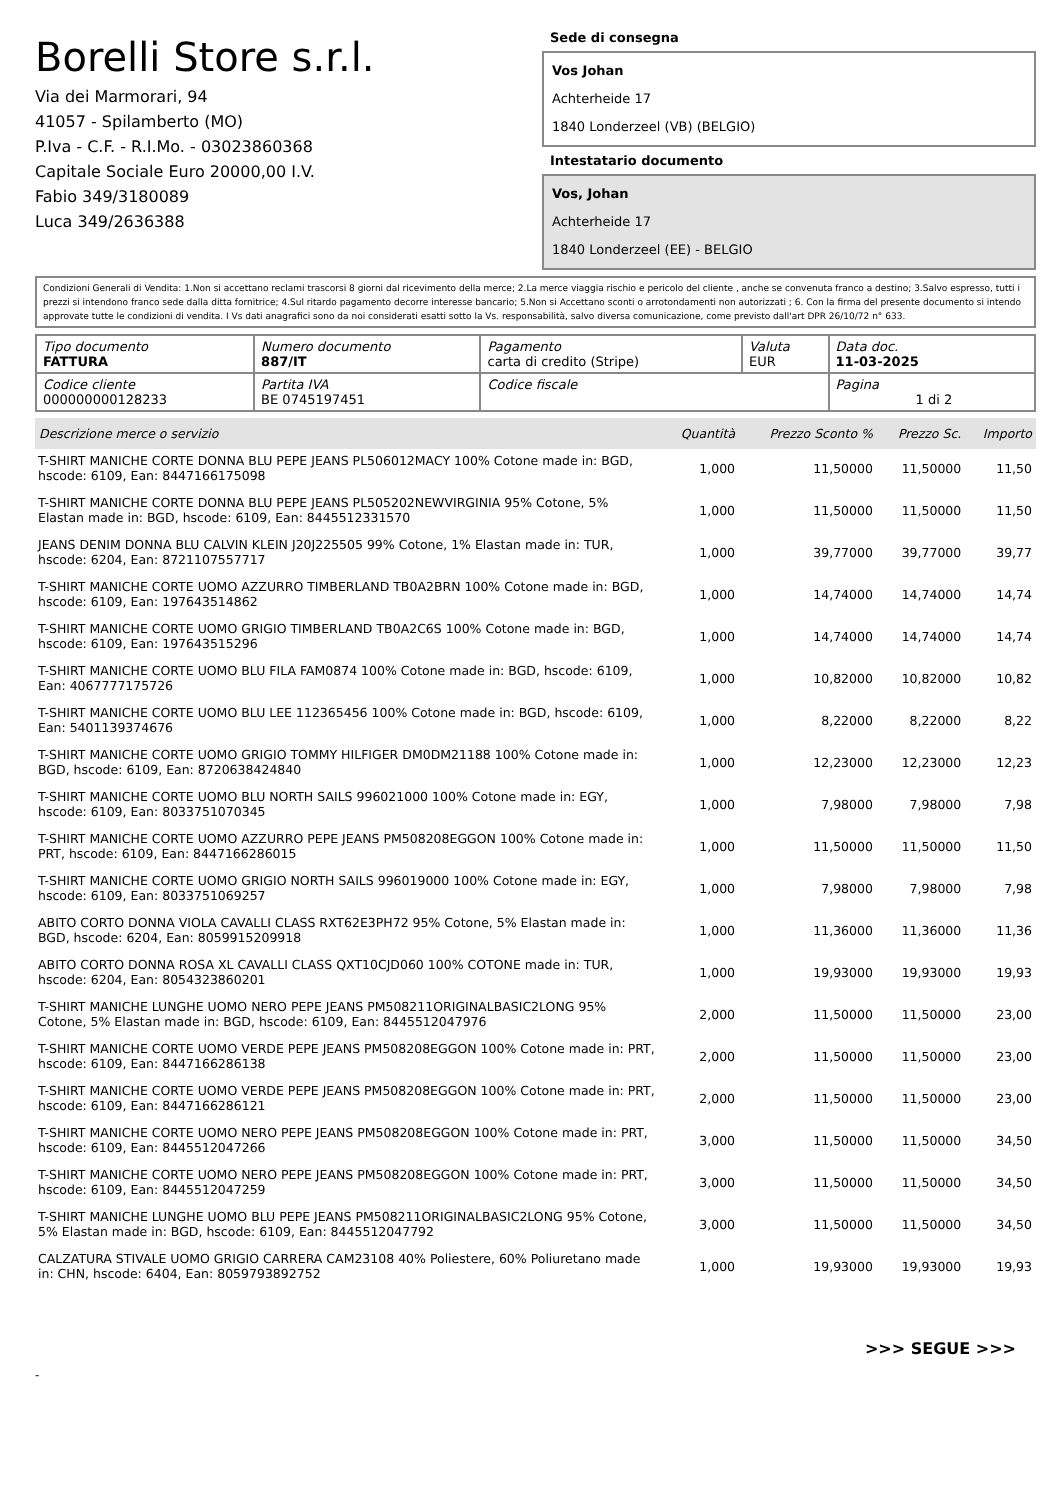Borelli Store s.r.l.
Via dei Marmorari, 94
41057 - Spilamberto (MO)
P.Iva - C.F. - R.I.Mo. - 03023860368
Capitale Sociale Euro 20000,00 I.V.
Fabio 349/3180089
Luca 349/2636388
Sede di consegna
Vos Johan
Achterheide 17
1840 Londerzeel (VB) (BELGIO)
Intestatario documento
Vos, Johan
Achterheide 17
1840 Londerzeel (EE) - BELGIO
Condizioni Generali di Vendita: 1.Non si accettano reclami trascorsi 8 giorni dal ricevimento della merce; 2.La merce viaggia rischio e pericolo del cliente , anche se convenuta franco a destino; 3.Salvo espresso, tutti i prezzi si intendono franco sede dalla ditta fornitrice; 4.Sul ritardo pagamento decorre interesse bancario; 5.Non si Accettano sconti o arrotondamenti non autorizzati ; 6. Con la firma del presente documento si intendo approvate tutte le condizioni di vendita. I Vs dati anagrafici sono da noi considerati esatti sotto la Vs. responsabilità, salvo diversa comunicazione, come previsto dall'art DPR 26/10/72 n° 633.
| Tipo documento FATTURA | Numero documento 887/IT | Pagamento carta di credito (Stripe) | Valuta EUR | Data doc. 11-03-2025 |
| Codice cliente 000000000128233 | Partita IVA BE 0745197451 | Codice fiscale | | Pagina 1 di 2 |
| Descrizione merce o servizio | Quantità | Prezzo Sconto % | Prezzo Sc. | Importo |
| --- | --- | --- | --- | --- |
| T-SHIRT MANICHE CORTE DONNA BLU PEPE JEANS PL506012MACY 100% Cotone made in: BGD, hscode: 6109, Ean: 8447166175098 | 1,000 | 11,50000 | 11,50000 | 11,50 |
| T-SHIRT MANICHE CORTE DONNA BLU PEPE JEANS PL505202NEWVIRGINIA 95% Cotone, 5% Elastan made in: BGD, hscode: 6109, Ean: 8445512331570 | 1,000 | 11,50000 | 11,50000 | 11,50 |
| JEANS DENIM DONNA BLU CALVIN KLEIN J20J225505 99% Cotone, 1% Elastan made in: TUR, hscode: 6204, Ean: 8721107557717 | 1,000 | 39,77000 | 39,77000 | 39,77 |
| T-SHIRT MANICHE CORTE UOMO AZZURRO TIMBERLAND TB0A2BRN 100% Cotone made in: BGD, hscode: 6109, Ean: 197643514862 | 1,000 | 14,74000 | 14,74000 | 14,74 |
| T-SHIRT MANICHE CORTE UOMO GRIGIO TIMBERLAND TB0A2C6S 100% Cotone made in: BGD, hscode: 6109, Ean: 197643515296 | 1,000 | 14,74000 | 14,74000 | 14,74 |
| T-SHIRT MANICHE CORTE UOMO BLU FILA FAM0874 100% Cotone made in: BGD, hscode: 6109, Ean: 4067777175726 | 1,000 | 10,82000 | 10,82000 | 10,82 |
| T-SHIRT MANICHE CORTE UOMO BLU LEE 112365456 100% Cotone made in: BGD, hscode: 6109, Ean: 5401139374676 | 1,000 | 8,22000 | 8,22000 | 8,22 |
| T-SHIRT MANICHE CORTE UOMO GRIGIO TOMMY HILFIGER DM0DM21188 100% Cotone made in: BGD, hscode: 6109, Ean: 8720638424840 | 1,000 | 12,23000 | 12,23000 | 12,23 |
| T-SHIRT MANICHE CORTE UOMO BLU NORTH SAILS 996021000 100% Cotone made in: EGY, hscode: 6109, Ean: 8033751070345 | 1,000 | 7,98000 | 7,98000 | 7,98 |
| T-SHIRT MANICHE CORTE UOMO AZZURRO PEPE JEANS PM508208EGGON 100% Cotone made in: PRT, hscode: 6109, Ean: 8447166286015 | 1,000 | 11,50000 | 11,50000 | 11,50 |
| T-SHIRT MANICHE CORTE UOMO GRIGIO NORTH SAILS 996019000 100% Cotone made in: EGY, hscode: 6109, Ean: 8033751069257 | 1,000 | 7,98000 | 7,98000 | 7,98 |
| ABITO CORTO DONNA VIOLA CAVALLI CLASS RXT62E3PH72 95% Cotone, 5% Elastan made in: BGD, hscode: 6204, Ean: 8059915209918 | 1,000 | 11,36000 | 11,36000 | 11,36 |
| ABITO CORTO DONNA ROSA XL CAVALLI CLASS QXT10CJD060 100% COTONE made in: TUR, hscode: 6204, Ean: 8054323860201 | 1,000 | 19,93000 | 19,93000 | 19,93 |
| T-SHIRT MANICHE LUNGHE UOMO NERO PEPE JEANS PM508211ORIGINALBASIC2LONG 95% Cotone, 5% Elastan made in: BGD, hscode: 6109, Ean: 8445512047976 | 2,000 | 11,50000 | 11,50000 | 23,00 |
| T-SHIRT MANICHE CORTE UOMO VERDE PEPE JEANS PM508208EGGON 100% Cotone made in: PRT, hscode: 6109, Ean: 8447166286138 | 2,000 | 11,50000 | 11,50000 | 23,00 |
| T-SHIRT MANICHE CORTE UOMO VERDE PEPE JEANS PM508208EGGON 100% Cotone made in: PRT, hscode: 6109, Ean: 8447166286121 | 2,000 | 11,50000 | 11,50000 | 23,00 |
| T-SHIRT MANICHE CORTE UOMO NERO PEPE JEANS PM508208EGGON 100% Cotone made in: PRT, hscode: 6109, Ean: 8445512047266 | 3,000 | 11,50000 | 11,50000 | 34,50 |
| T-SHIRT MANICHE CORTE UOMO NERO PEPE JEANS PM508208EGGON 100% Cotone made in: PRT, hscode: 6109, Ean: 8445512047259 | 3,000 | 11,50000 | 11,50000 | 34,50 |
| T-SHIRT MANICHE LUNGHE UOMO BLU PEPE JEANS PM508211ORIGINALBASIC2LONG 95% Cotone, 5% Elastan made in: BGD, hscode: 6109, Ean: 8445512047792 | 3,000 | 11,50000 | 11,50000 | 34,50 |
| CALZATURA STIVALE UOMO GRIGIO CARRERA CAM23108 40% Poliestere, 60% Poliuretano made in: CHN, hscode: 6404, Ean: 8059793892752 | 1,000 | 19,93000 | 19,93000 | 19,93 |
>>> SEGUE >>>
-